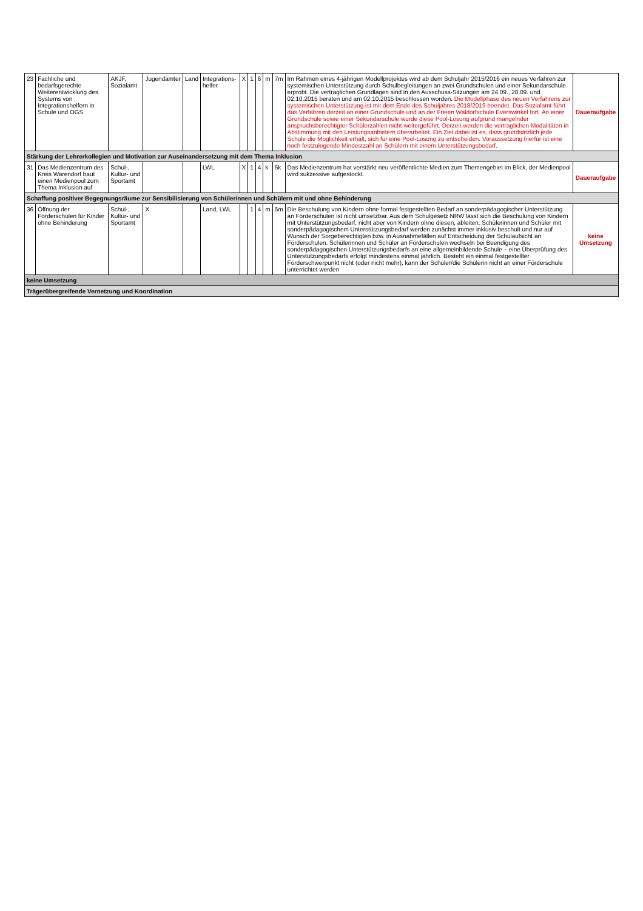| 23 | Fachliche und bedarfsgerechte Weiterentwicklung des Systems von Integrationshelfern in Schule und OGS | AKJF, Sozialamt | Jugendämter | Land | Integrations-helfer | X | 1 | 6 | m | 7m | Im Rahmen eines 4-jährigen Modellprojektes wird ab dem Schuljahr 2015/2016 ein neues Verfahren zur systemischen Unterstützung durch Schulbegleitungen an zwei Grundschulen und einer Sekundarschule erprobt. Die vertraglichen Grundlagen sind in den Ausschuss-Sitzungen am 24.09., 28.09. und 02.10.2015 beraten und am 02.10.2015 beschlossen worden. Die Modellphase des neuen Verfahrens zur systemischen Unterstützung ist mit dem Ende des Schuljahres 2018/2019 beendet. Das Sozialamt führt das Verfahren derzeit an einer Grundschule und an der Freien Waldorfschule Everswinkel fort. An einer Grundschule sowie einer Sekundarschule wurde diese Pool-Lösung aufgrund mangelnder anspruchsberechtigter Schülerzahlen nicht weitergeführt. Derzeit werden die vertraglichen Modalitäten in Abstimmung mit den Leistungsanbietern überarbeitet. Ein Ziel dabei ist es, dass grundsätzlich jede Schule die Möglichkeit erhält, sich für eine Pool-Lösung zu entscheiden. Voraussetzung hierfür ist eine noch festzulegende Mindestzahl an Schülern mit einem Unterstützungsbedarf. | Daueraufgabe |
| Stärkung der Lehrerkollegien und Motivation zur Auseinandersetzung mit dem Thema Inklusion | | | | | | | | | | | | |
| 31 | Das Medienzentrum des Kreis Warendorf baut einen Medienpool zum Thema Inklusion auf | Schul-, Kultur- und Sportamt | | | LWL | X | 1 | 4 | k | 5k | Das Medienzentrum hat verstärkt neu veröffentlichte Medien zum Themengebiet im Blick, der Medienpool wird sukzessive aufgestockt. | Daueraufgabe |
| Schaffung positiver Begegnungsräume zur Sensibilisierung von Schülerinnen und Schülern mit und ohne Behinderung | | | | | | | | | | | | |
| 36 | Öffnung der Förderschulen für Kinder ohne Behinderung | Schul-, Kultur- und Sportamt | X | | Land, LWL | | 1 | 4 | m | 5m | Die Beschulung von Kindern ohne formal festgestellten Bedarf an sonderpädagogischer Unterstützung an Förderschulen ist nicht umsetzbar. Aus dem Schulgesetz NRW lässt sich die Beschulung von Kindern mit Unterstützungsbedarf, nicht aber von Kindern ohne diesen, ableiten. Schülerinnen und Schüler mit sonderpädagogischem Unterstützungsbedarf werden zunächst immer inklusiv beschult und nur auf Wunsch der Sorgeberechtigten bzw. in Ausnahmefällen auf Entscheidung der Schulaufsicht an Förderschulen. Schülerinnen und Schüler an Förderschulen wechseln bei Beendigung des sonderpädagogischen Unterstützungsbedarfs an eine allgemeinbildende Schule – eine Überprüfung des Unterstützungsbedarfs erfolgt mindestens einmal jährlich. Besteht ein einmal festgestellter Förderschwerpunkt nicht (oder nicht mehr), kann der Schüler/die Schülerin nicht an einer Förderschule unterrichtet werden | keine Umsetzung |
| keine Umsetzung | | | | | | | | | | | | |
| Trägerübergreifende Vernetzung und Koordination | | | | | | | | | | | | |